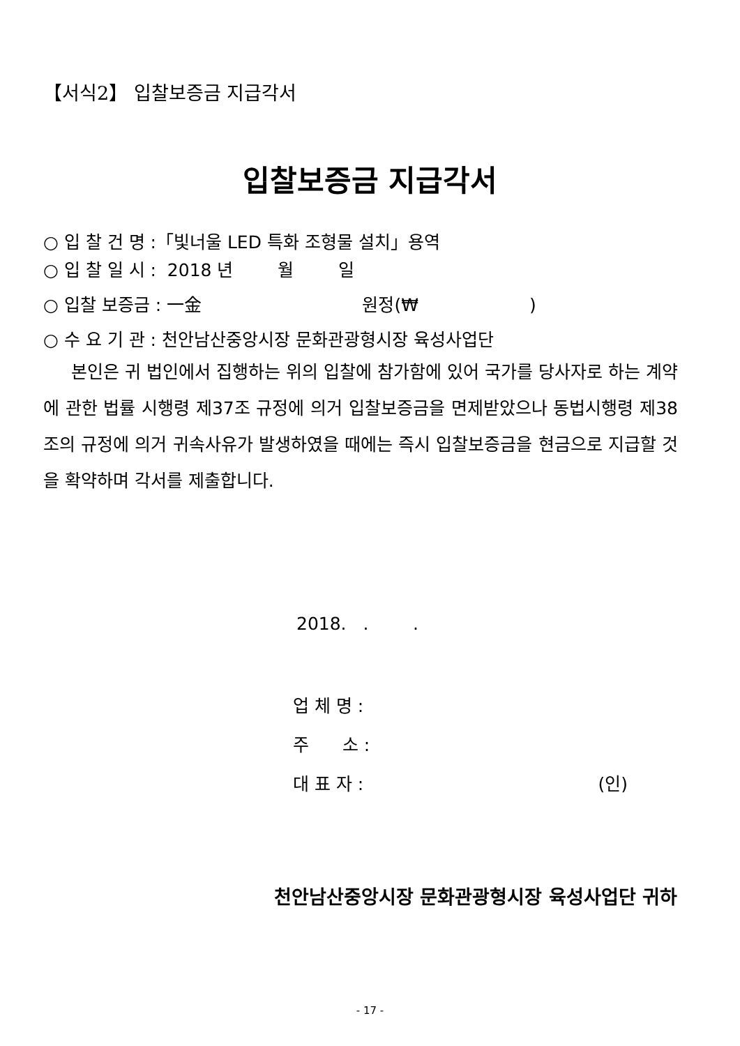【서식2】 입찰보증금 지급각서
입찰보증금 지급각서
○ 입 찰 건 명 :「빛너울 LED 특화 조형물 설치」용역
○ 입 찰 일 시 : 2018 년 월 일
○ 입찰 보증금 : 一金 원정(₩ )
○ 수 요 기 관 : 천안남산중앙시장 문화관광형시장 육성사업단
본인은 귀 법인에서 집행하는 위의 입찰에 참가함에 있어 국가를 당사자로 하는 계약에 관한 법률 시행령 제37조 규정에 의거 입찰보증금을 면제받았으나 동법시행령 제38조의 규정에 의거 귀속사유가 발생하였을 때에는 즉시 입찰보증금을 현금으로 지급할 것을 확약하며 각서를 제출합니다.
2018. . .
업 체 명 :
주 소 :
대 표 자 : (인)
천안남산중앙시장 문화관광형시장 육성사업단 귀하
- 17 -